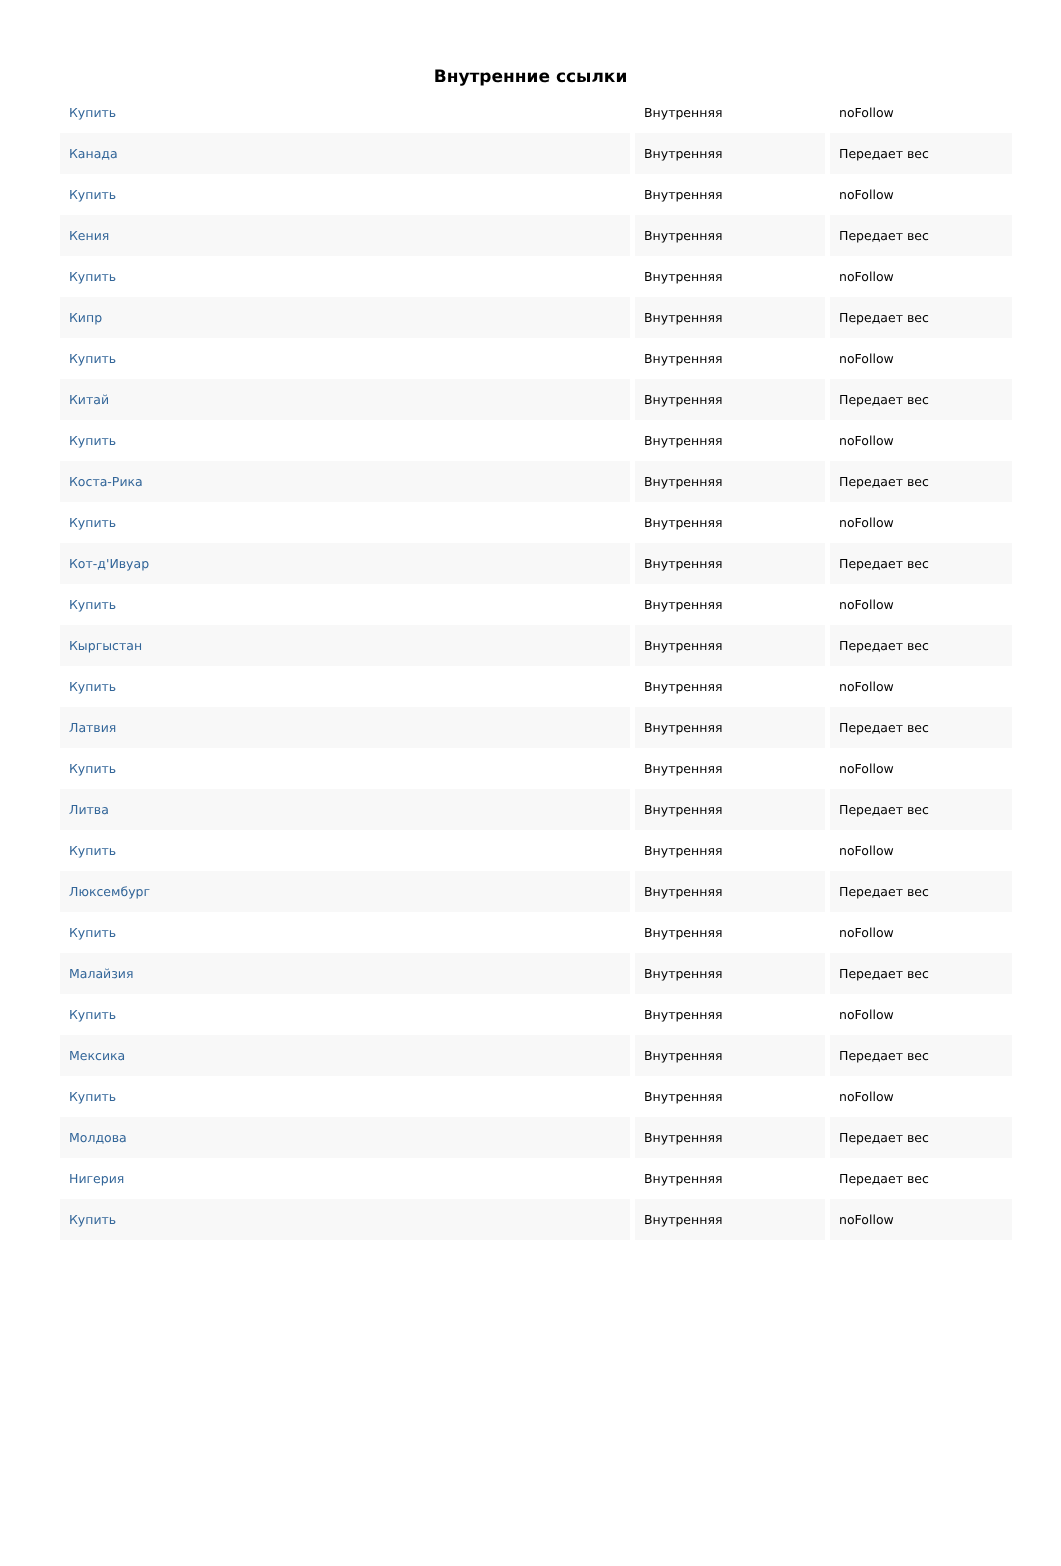Внутренние ссылки
| Купить | Внутренняя | noFollow |
| Канада | Внутренняя | Передает вес |
| Купить | Внутренняя | noFollow |
| Кения | Внутренняя | Передает вес |
| Купить | Внутренняя | noFollow |
| Кипр | Внутренняя | Передает вес |
| Купить | Внутренняя | noFollow |
| Китай | Внутренняя | Передает вес |
| Купить | Внутренняя | noFollow |
| Коста-Рика | Внутренняя | Передает вес |
| Купить | Внутренняя | noFollow |
| Кот-д'Ивуар | Внутренняя | Передает вес |
| Купить | Внутренняя | noFollow |
| Кыргыстан | Внутренняя | Передает вес |
| Купить | Внутренняя | noFollow |
| Латвия | Внутренняя | Передает вес |
| Купить | Внутренняя | noFollow |
| Литва | Внутренняя | Передает вес |
| Купить | Внутренняя | noFollow |
| Люксембург | Внутренняя | Передает вес |
| Купить | Внутренняя | noFollow |
| Малайзия | Внутренняя | Передает вес |
| Купить | Внутренняя | noFollow |
| Мексика | Внутренняя | Передает вес |
| Купить | Внутренняя | noFollow |
| Молдова | Внутренняя | Передает вес |
| Нигерия | Внутренняя | Передает вес |
| Купить | Внутренняя | noFollow |